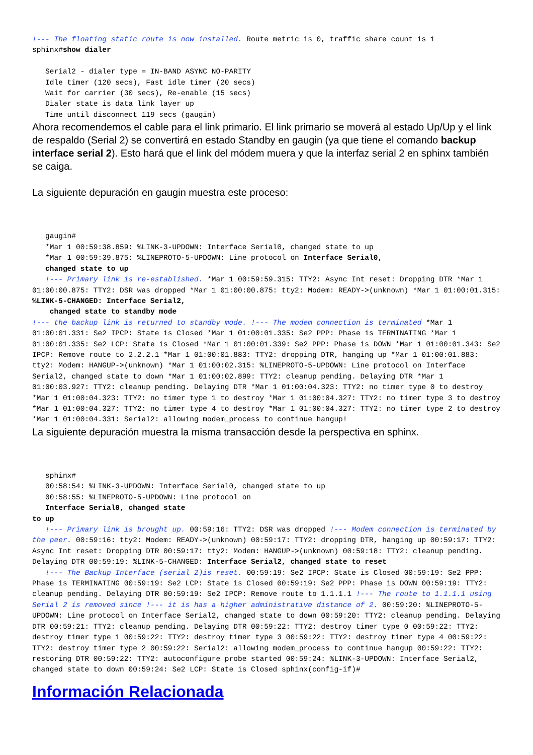!--- The floating static route is now installed. Route metric is 0, traffic share count is 1 sphinx#show dialer Serial2 - dialer type = IN-BAND ASYNC NO-PARITY Idle timer (120 secs), Fast idle timer (20 secs) Wait for carrier (30 secs), Re-enable (15 secs) Dialer state is data link layer up Time until disconnect 119 secs (gaugin)
Ahora recomendemos el cable para el link primario. El link primario se moverá al estado Up/Up y el link de respaldo (Serial 2) se convertirá en estado Standby en gaugin (ya que tiene el comando backup interface serial 2). Esto hará que el link del módem muera y que la interfaz serial 2 en sphinx también se caiga.
La siguiente depuración en gaugin muestra este proceso:
gaugin# *Mar 1 00:59:38.859: %LINK-3-UPDOWN: Interface Serial0, changed state to up *Mar 1 00:59:39.875: %LINEPROTO-5-UPDOWN: Line protocol on Interface Serial0, changed state to up !--- Primary link is re-established. *Mar 1 00:59:59.315: TTY2: Async Int reset: Dropping DTR *Mar 1 01:00:00.875: TTY2: DSR was dropped *Mar 1 01:00:00.875: tty2: Modem: READY->(unknown) *Mar 1 01:00:01.315: %LINK-5-CHANGED: Interface Serial2, changed state to standby mode !--- the backup link is returned to standby mode. !--- The modem connection is terminated *Mar 1 01:00:01.331: Se2 IPCP: State is Closed *Mar 1 01:00:01.335: Se2 PPP: Phase is TERMINATING *Mar 1 01:00:01.335: Se2 LCP: State is Closed *Mar 1 01:00:01.339: Se2 PPP: Phase is DOWN *Mar 1 01:00:01.343: Se2 IPCP: Remove route to 2.2.2.1 *Mar 1 01:00:01.883: TTY2: dropping DTR, hanging up *Mar 1 01:00:01.883: tty2: Modem: HANGUP->(unknown) *Mar 1 01:00:02.315: %LINEPROTO-5-UPDOWN: Line protocol on Interface Serial2, changed state to down *Mar 1 01:00:02.899: TTY2: cleanup pending. Delaying DTR *Mar 1 01:00:03.927: TTY2: cleanup pending. Delaying DTR *Mar 1 01:00:04.323: TTY2: no timer type 0 to destroy *Mar 1 01:00:04.323: TTY2: no timer type 1 to destroy *Mar 1 01:00:04.327: TTY2: no timer type 3 to destroy *Mar 1 01:00:04.327: TTY2: no timer type 4 to destroy *Mar 1 01:00:04.327: TTY2: no timer type 2 to destroy *Mar 1 01:00:04.331: Serial2: allowing modem_process to continue hangup!
La siguiente depuración muestra la misma transacción desde la perspectiva en sphinx.
sphinx# 00:58:54: %LINK-3-UPDOWN: Interface Serial0, changed state to up 00:58:55: %LINEPROTO-5-UPDOWN: Line protocol on Interface Serial0, changed state to up !--- Primary link is brought up. 00:59:16: TTY2: DSR was dropped !--- Modem connection is terminated by the peer. 00:59:16: tty2: Modem: READY->(unknown) 00:59:17: TTY2: dropping DTR, hanging up 00:59:17: TTY2: Async Int reset: Dropping DTR 00:59:17: tty2: Modem: HANGUP->(unknown) 00:59:18: TTY2: cleanup pending. Delaying DTR 00:59:19: %LINK-5-CHANGED: Interface Serial2, changed state to reset !--- The Backup Interface (serial 2)is reset. 00:59:19: Se2 IPCP: State is Closed 00:59:19: Se2 PPP: Phase is TERMINATING 00:59:19: Se2 LCP: State is Closed 00:59:19: Se2 PPP: Phase is DOWN 00:59:19: TTY2: cleanup pending. Delaying DTR 00:59:19: Se2 IPCP: Remove route to 1.1.1.1 !--- The route to 1.1.1.1 using Serial 2 is removed since !--- it is has a higher administrative distance of 2. 00:59:20: %LINEPROTO-5-UPDOWN: Line protocol on Interface Serial2, changed state to down 00:59:20: TTY2: cleanup pending. Delaying DTR 00:59:21: TTY2: cleanup pending. Delaying DTR 00:59:22: TTY2: destroy timer type 0 00:59:22: TTY2: destroy timer type 1 00:59:22: TTY2: destroy timer type 3 00:59:22: TTY2: destroy timer type 4 00:59:22: TTY2: destroy timer type 2 00:59:22: Serial2: allowing modem_process to continue hangup 00:59:22: TTY2: restoring DTR 00:59:22: TTY2: autoconfigure probe started 00:59:24: %LINK-3-UPDOWN: Interface Serial2, changed state to down 00:59:24: Se2 LCP: State is Closed sphinx(config-if)#
Información Relacionada